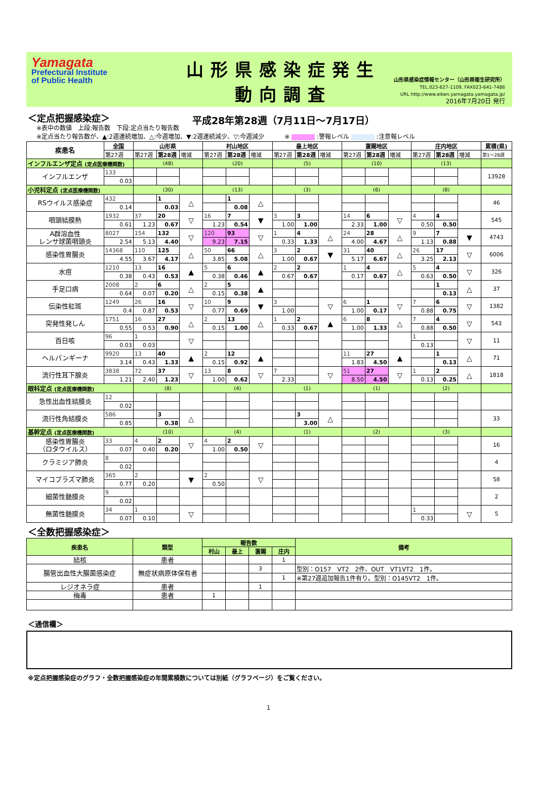Yamagata
Prefectural Institute
of Public Health
山形県感染症発生動向調査
平成28年第28週（7月11日～7月17日）
山形県感染症情報センター（山形県衛生研究所）
TEL.023-627-1109, FAX023-641-7486
URL http://www.eiken.yamagata.yamagata.jp/
2016年7月20日 発行
＜定点把握感染症＞
※表中の数値　上段:報告数　下段:定点当たり報告数
※定点当たり報告数が、▲:2週連続増加、△:今週増加、▼:2週連続減少、▽:今週減少　　　 ※ :警報レベル :注意報レベル
| 疾患名 | 全国 | 山形県 | | | 村山地区 | | | 最上地区 | | | 置賜地区 | | | 庄内地区 | | | 累積(県) |
| --- | --- | --- | --- | --- | --- | --- | --- | --- | --- | --- | --- | --- | --- | --- | --- | --- | --- |
| | 第27週 | 第27週 | 第28週 | 増減 | 第27週 | 第28週 | 増減 | 第27週 | 第28週 | 増減 | 第27週 | 第28週 | 増減 | 第27週 | 第28週 | 増減 | 第1～28週 |
| インフルエンザ定点 (定点医療機関数) | | (48) | | | (20) | | | (5) | | | (10) | | | (13) | | | |
| インフルエンザ | 133 | | | | | | | | | | | | | | | | 13928 |
| | 0.03 | | | | | | | | | | | | | | | | |
| 小児科定点 (定点医療機関数) | | (30) | | | (13) | | | (3) | | | (6) | | | (8) | | | |
| RSウイルス感染症 | 432 | | 1 | △ | | 1 | △ | | | | | | | | | | 46 |
| | 0.14 | | 0.03 | | | 0.08 | | | | | | | | | | | |
| 咽頭結膜熱 | 1932 | 37 | 20 | ▽ | 16 | 7 | ▼ | 3 | 3 | | 14 | 6 | ▽ | 4 | 4 | | 545 |
| | 0.61 | 1.23 | 0.67 | | 1.23 | 0.54 | | 1.00 | 1.00 | | 2.33 | 1.00 | | 0.50 | 0.50 | | |
| A群溶血性 レンサ球菌咽頭炎 | 8027 | 154 | 132 | ▽ | 120 | 93 | ▽ | 1 | 4 | △ | 24 | 28 | △ | 9 | 7 | ▼ | 4743 |
| | 2.54 | 5.13 | 4.40 | | 9.23 | 7.15 | | 0.33 | 1.33 | | 4.00 | 4.67 | | 1.13 | 0.88 | | |
| 感染性胃腸炎 | 14368 | 110 | 125 | △ | 50 | 66 | △ | 3 | 2 | ▼ | 31 | 40 | △ | 26 | 17 | ▽ | 6006 |
| | 4.55 | 3.67 | 4.17 | | 3.85 | 5.08 | | 1.00 | 0.67 | | 5.17 | 6.67 | | 3.25 | 2.13 | | |
| 水痘 | 1210 | 13 | 16 | ▲ | 5 | 6 | ▲ | 2 | 2 | | 1 | 4 | △ | 5 | 4 | ▽ | 326 |
| | 0.38 | 0.43 | 0.53 | | 0.38 | 0.46 | | 0.67 | 0.67 | | 0.17 | 0.67 | | 0.63 | 0.50 | | |
| 手足口病 | 2008 | 2 | 6 | △ | 2 | 5 | ▲ | | | | | | | | 1 | △ | 37 |
| | 0.64 | 0.07 | 0.20 | | 0.15 | 0.38 | | | | | | | | | 0.13 | | |
| 伝染性紅斑 | 1249 | 26 | 16 | ▽ | 10 | 9 | ▼ | 3 | | ▽ | 6 | 1 | ▽ | 7 | 6 | ▽ | 1382 |
| | 0.4 | 0.87 | 0.53 | | 0.77 | 0.69 | | 1.00 | | | 1.00 | 0.17 | | 0.88 | 0.75 | | |
| 突発性発しん | 1751 | 16 | 27 | △ | 2 | 13 | △ | 1 | 2 | ▲ | 6 | 8 | △ | 7 | 4 | ▽ | 543 |
| | 0.55 | 0.53 | 0.90 | | 0.15 | 1.00 | | 0.33 | 0.67 | | 1.00 | 1.33 | | 0.88 | 0.50 | | |
| 百日咳 | 96 | 1 | | ▽ | | | | | | | | | | 1 | | ▽ | 11 |
| | 0.03 | 0.03 | | | | | | | | | | | | 0.13 | | | |
| ヘルパンギーナ | 9920 | 13 | 40 | ▲ | 2 | 12 | ▲ | | | | 11 | 27 | ▲ | | 1 | △ | 71 |
| | 3.14 | 0.43 | 1.33 | | 0.15 | 0.92 | | | | | 1.83 | 4.50 | | | 0.13 | | |
| 流行性耳下腺炎 | 3838 | 72 | 37 | ▽ | 13 | 8 | ▽ | 7 | | ▽ | 51 | 27 | ▽ | 1 | 2 | △ | 1818 |
| | 1.21 | 2.40 | 1.23 | | 1.00 | 0.62 | | 2.33 | | | 8.50 | 4.50 | | 0.13 | 0.25 | | |
| 眼科定点 (定点医療機関数) | | (8) | | | (4) | | | (1) | | | (1) | | | (2) | | | |
| 急性出血性結膜炎 | 12 | | | | | | | | | | | | | | | | |
| | 0.02 | | | | | | | | | | | | | | | | |
| 流行性角結膜炎 | 586 | | 3 | △ | | | | | 3 | △ | | | | | | | 33 |
| | 0.85 | | 0.38 | | | | | | 3.00 | | | | | | | | |
| 基幹定点 (定点医療機関数) | | (10) | | | (4) | | | (1) | | | (2) | | | (3) | | | |
| 感染性胃腸炎 （ロタウイルス） | 33 | 4 | 2 | ▽ | 4 | 2 | ▽ | | | | | | | | | | 16 |
| | 0.07 | 0.40 | 0.20 | | 1.00 | 0.50 | | | | | | | | | | | |
| クラミジア肺炎 | 8 | | | | | | | | | | | | | | | | 4 |
| | 0.02 | | | | | | | | | | | | | | | | |
| マイコプラズマ肺炎 | 365 | 2 | | ▼ | 2 | | ▽ | | | | | | | | | | 58 |
| | 0.77 | 0.20 | | | 0.50 | | | | | | | | | | | | |
| 細菌性髄膜炎 | 9 | | | | | | | | | | | | | | | | 2 |
| | 0.02 | | | | | | | | | | | | | | | | |
| 無菌性髄膜炎 | 34 | 1 | | ▽ | | | | | | | | | | 1 | | ▽ | 5 |
| | 0.07 | 0.10 | | | | | | | | | | | | 0.33 | | | |
＜全数把握感染症＞
| 疾患名 | 類型 | 報告数 | | | | 備考 |
| --- | --- | --- | --- | --- | --- | --- |
| | | 村山 | 最上 | 置賜 | 庄内 | |
| 結核 | 患者 | | | | 1 | |
| 腸管出血性大腸菌感染症 | 無症状病原体保有者 | | | 3 | | 型別：O157 VT2 2件、OUT VT1VT2 1件。 |
| | | | | | 1 | ※第27週追加報告1件有り。型別：O145VT2 1件。 |
| レジオネラ症 | 患者 | | | 1 | | |
| 梅毒 | 患者 | 1 | | | | |
＜通信欄＞
※定点把握感染症のグラフ・全数把握感染症の年間累積数については別紙（グラフページ）をご覧ください。
1